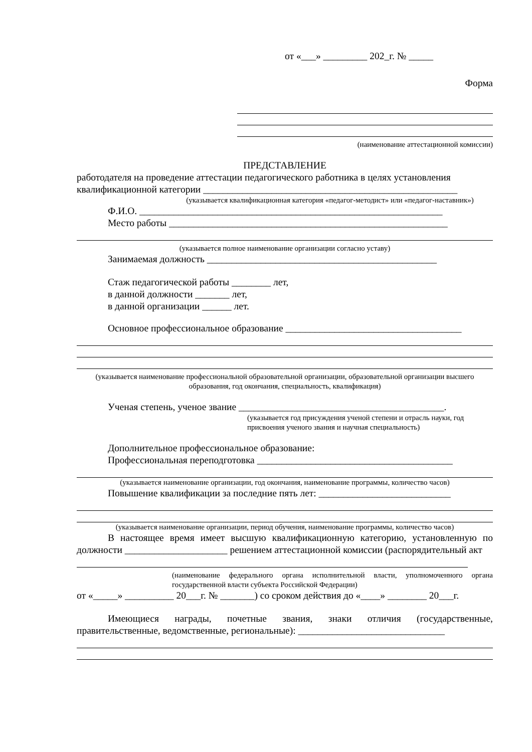от «___» _________ 202_г. № _____
Форма
(наименование аттестационной комиссии)
ПРЕДСТАВЛЕНИЕ
работодателя на проведение аттестации педагогического работника в целях установления квалификационной категории ____________________________________________________
(указывается квалификационная категория «педагог-методист» или «педагог-наставник»)
Ф.И.О. ______________________________________________________________
Место работы _________________________________________________________
(указывается полное наименование организации согласно уставу)
Занимаемая должность _______________________________________________
Стаж педагогической работы ________ лет,
в данной должности _______ лет,
в данной организации ______ лет.
Основное профессиональное образование ____________________________________
(указывается наименование профессиональной образовательной организации, образовательной организации высшего образования, год окончания, специальность, квалификация)
Ученая степень, ученое звание __________________________________________.
(указывается год присуждения ученой степени и отрасль науки, год присвоения ученого звания и научная специальность)
Дополнительное профессиональное образование:
Профессиональная переподготовка ________________________________________
(указывается наименование организации, год окончания, наименование программы, количество часов)
Повышение квалификации за последние пять лет: ___________________________
(указывается наименование организации, период обучения, наименование программы, количество часов)
В настоящее время имеет высшую квалификационную категорию, установленную по должности _____________________ решением аттестационной комиссии (распорядительный акт
(наименование федерального органа исполнительной власти, уполномоченного органа государственной власти субъекта Российской Федерации)
от «_____» __________ 20___г. № _______) со сроком действия до «____» ________ 20___г.
Имеющиеся награды, почетные звания, знаки отличия (государственные, правительственные, ведомственные, региональные): ______________________________